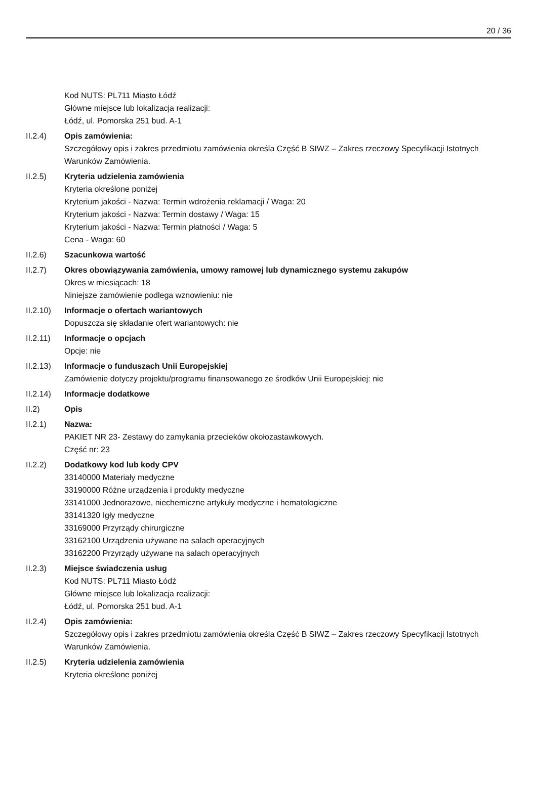20 / 36
Kod NUTS: PL711 Miasto Łódź
Główne miejsce lub lokalizacja realizacji:
Łódź, ul. Pomorska 251 bud. A-1
II.2.4) Opis zamówienia:
Szczegółowy opis i zakres przedmiotu zamówienia określa Część B SIWZ – Zakres rzeczowy Specyfikacji Istotnych Warunków Zamówienia.
II.2.5) Kryteria udzielenia zamówienia
Kryteria określone poniżej
Kryterium jakości - Nazwa: Termin wdrożenia reklamacji / Waga: 20
Kryterium jakości - Nazwa: Termin dostawy / Waga: 15
Kryterium jakości - Nazwa: Termin płatności / Waga: 5
Cena - Waga: 60
II.2.6) Szacunkowa wartość
II.2.7) Okres obowiązywania zamówienia, umowy ramowej lub dynamicznego systemu zakupów
Okres w miesiącach: 18
Niniejsze zamówienie podlega wznowieniu: nie
II.2.10)
Informacje o ofertach wariantowych
Dopuszcza się składanie ofert wariantowych: nie
II.2.11)
Informacje o opcjach
Opcje: nie
II.2.13)
Informacje o funduszach Unii Europejskiej
Zamówienie dotyczy projektu/programu finansowanego ze środków Unii Europejskiej: nie
II.2.14)
Informacje dodatkowe
II.2) Opis
II.2.1) Nazwa:
PAKIET NR 23- Zestawy do zamykania przecieków okołozastawkowych.
Część nr: 23
II.2.2) Dodatkowy kod lub kody CPV
33140000 Materiały medyczne
33190000 Różne urządzenia i produkty medyczne
33141000 Jednorazowe, niechemiczne artykuły medyczne i hematologiczne
33141320 Igły medyczne
33169000 Przyrządy chirurgiczne
33162100 Urządzenia używane na salach operacyjnych
33162200 Przyrządy używane na salach operacyjnych
II.2.3) Miejsce świadczenia usług
Kod NUTS: PL711 Miasto Łódź
Główne miejsce lub lokalizacja realizacji:
Łódź, ul. Pomorska 251 bud. A-1
II.2.4) Opis zamówienia:
Szczegółowy opis i zakres przedmiotu zamówienia określa Część B SIWZ – Zakres rzeczowy Specyfikacji Istotnych Warunków Zamówienia.
II.2.5) Kryteria udzielenia zamówienia
Kryteria określone poniżej